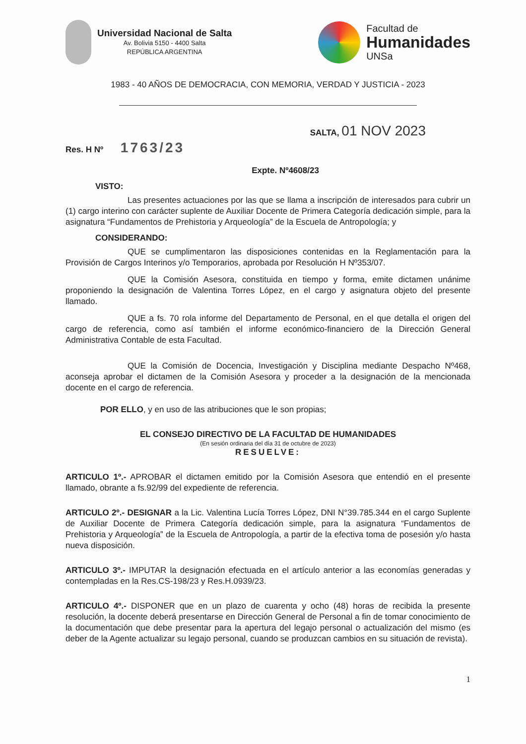Universidad Nacional de Salta
Av. Bolivia 5150 - 4400 Salta
REPÚBLICA ARGENTINA
Facultad de
Humanidades
UNSa
1983 - 40 AÑOS DE DEMOCRACIA, CON MEMORIA, VERDAD Y JUSTICIA - 2023
SALTA, 01 NOV 2023
Res. H Nº 1763/23
Expte. Nº4608/23
VISTO:
Las presentes actuaciones por las que se llama a inscripción de interesados para cubrir un (1) cargo interino con carácter suplente de Auxiliar Docente de Primera Categoría dedicación simple, para la asignatura “Fundamentos de Prehistoria y Arqueología” de la Escuela de Antropología; y
CONSIDERANDO:
QUE se cumplimentaron las disposiciones contenidas en la Reglamentación para la Provisión de Cargos Interinos y/o Temporarios, aprobada por Resolución H Nº353/07.
QUE la Comisión Asesora, constituida en tiempo y forma, emite dictamen unánime proponiendo la designación de Valentina Torres López, en el cargo y asignatura objeto del presente llamado.
QUE a fs. 70 rola informe del Departamento de Personal, en el que detalla el origen del cargo de referencia, como así también el informe económico-financiero de la Dirección General Administrativa Contable de esta Facultad.
QUE la Comisión de Docencia, Investigación y Disciplina mediante Despacho Nº468, aconseja aprobar el dictamen de la Comisión Asesora y proceder a la designación de la mencionada docente en el cargo de referencia.
POR ELLO, y en uso de las atribuciones que le son propias;
EL CONSEJO DIRECTIVO DE LA FACULTAD DE HUMANIDADES
(En sesión ordinaria del día 31 de octubre de 2023)
RESUELVE:
ARTICULO 1º.- APROBAR el dictamen emitido por la Comisión Asesora que entendió en el presente llamado, obrante a fs.92/99 del expediente de referencia.
ARTICULO 2º.- DESIGNAR a la Lic. Valentina Lucía Torres López, DNI N°39.785.344 en el cargo Suplente de Auxiliar Docente de Primera Categoría dedicación simple, para la asignatura “Fundamentos de Prehistoria y Arqueología” de la Escuela de Antropología, a partir de la efectiva toma de posesión y/o hasta nueva disposición.
ARTICULO 3º.- IMPUTAR la designación efectuada en el artículo anterior a las economías generadas y contempladas en la Res.CS-198/23 y Res.H.0939/23.
ARTICULO 4º.- DISPONER que en un plazo de cuarenta y ocho (48) horas de recibida la presente resolución, la docente deberá presentarse en Dirección General de Personal a fin de tomar conocimiento de la documentación que debe presentar para la apertura del legajo personal o actualización del mismo (es deber de la Agente actualizar su legajo personal, cuando se produzcan cambios en su situación de revista).
1